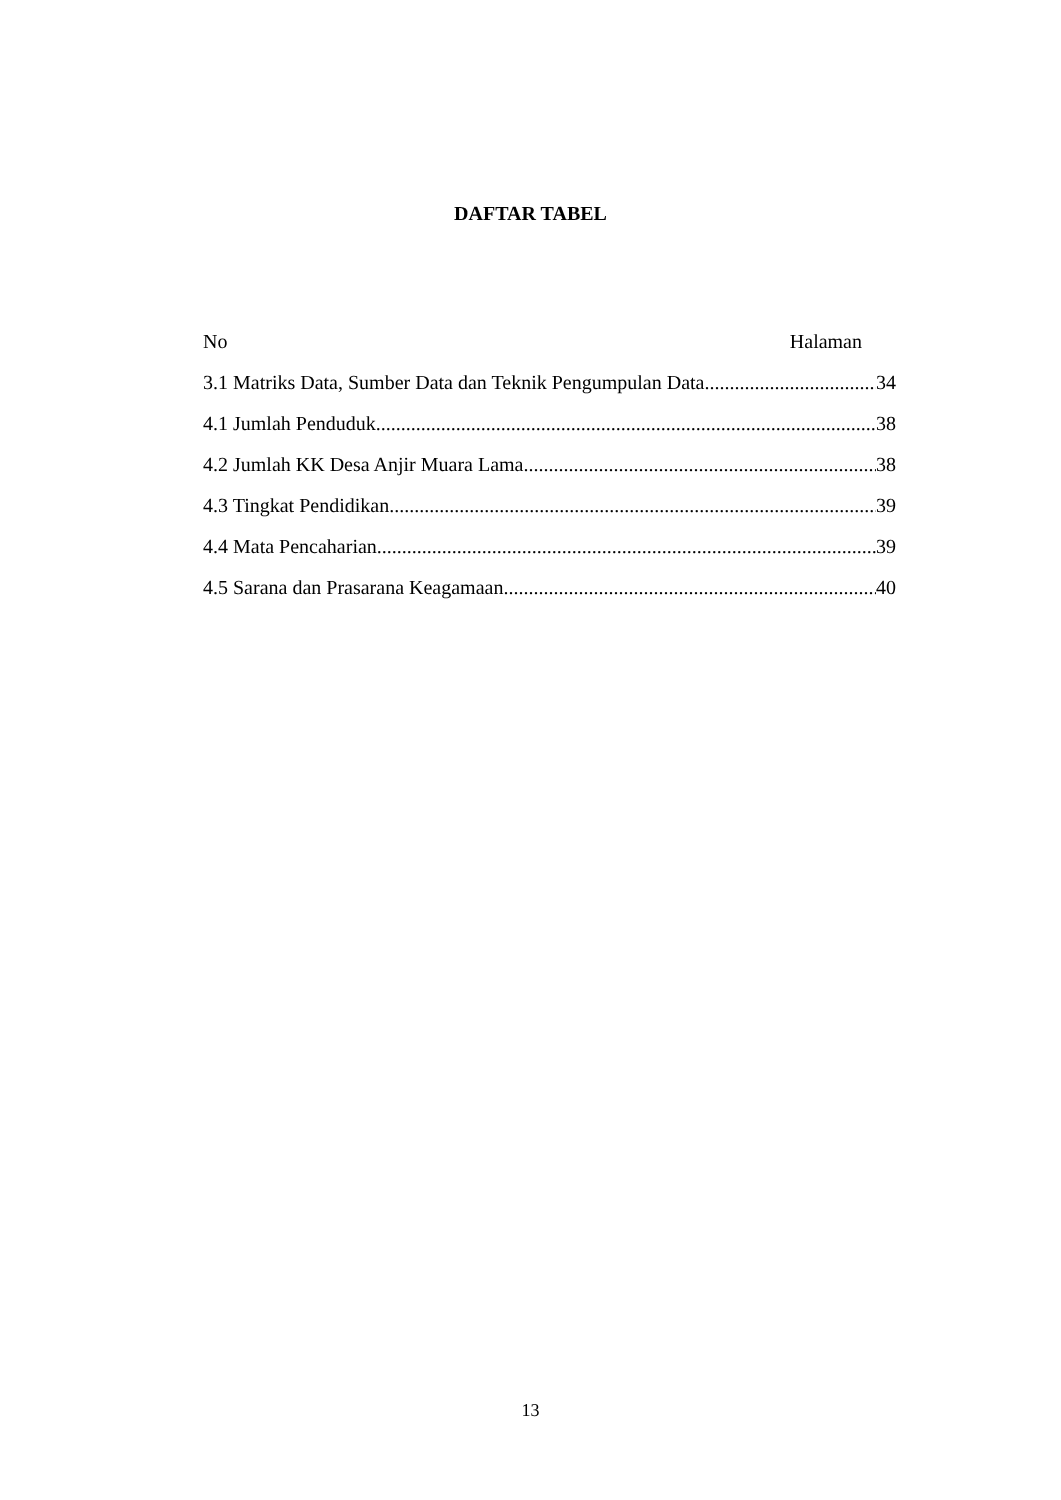DAFTAR TABEL
No Halaman
3.1 Matriks Data, Sumber Data dan Teknik Pengumpulan Data 34
4.1 Jumlah Penduduk 38
4.2 Jumlah KK Desa Anjir Muara Lama 38
4.3 Tingkat Pendidikan 39
4.4 Mata Pencaharian 39
4.5 Sarana dan Prasarana Keagamaan 40
13